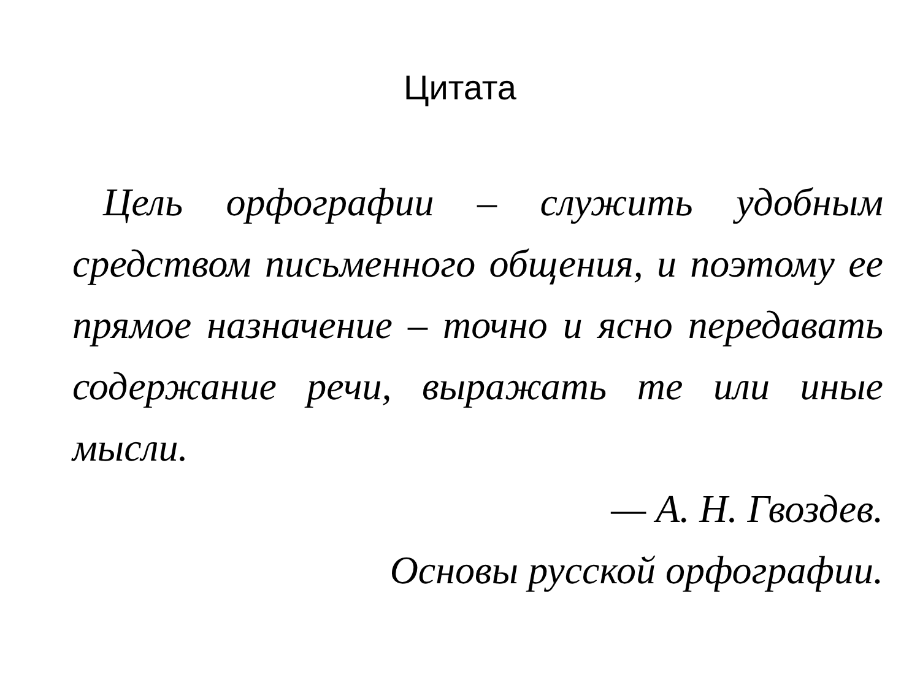Цитата
Цель орфографии – служить удобным средством письменного общения, и поэтому ее прямое назначение – точно и ясно передавать содержание речи, выражать те или иные мысли.
— А. Н. Гвоздев.
Основы русской орфографии.